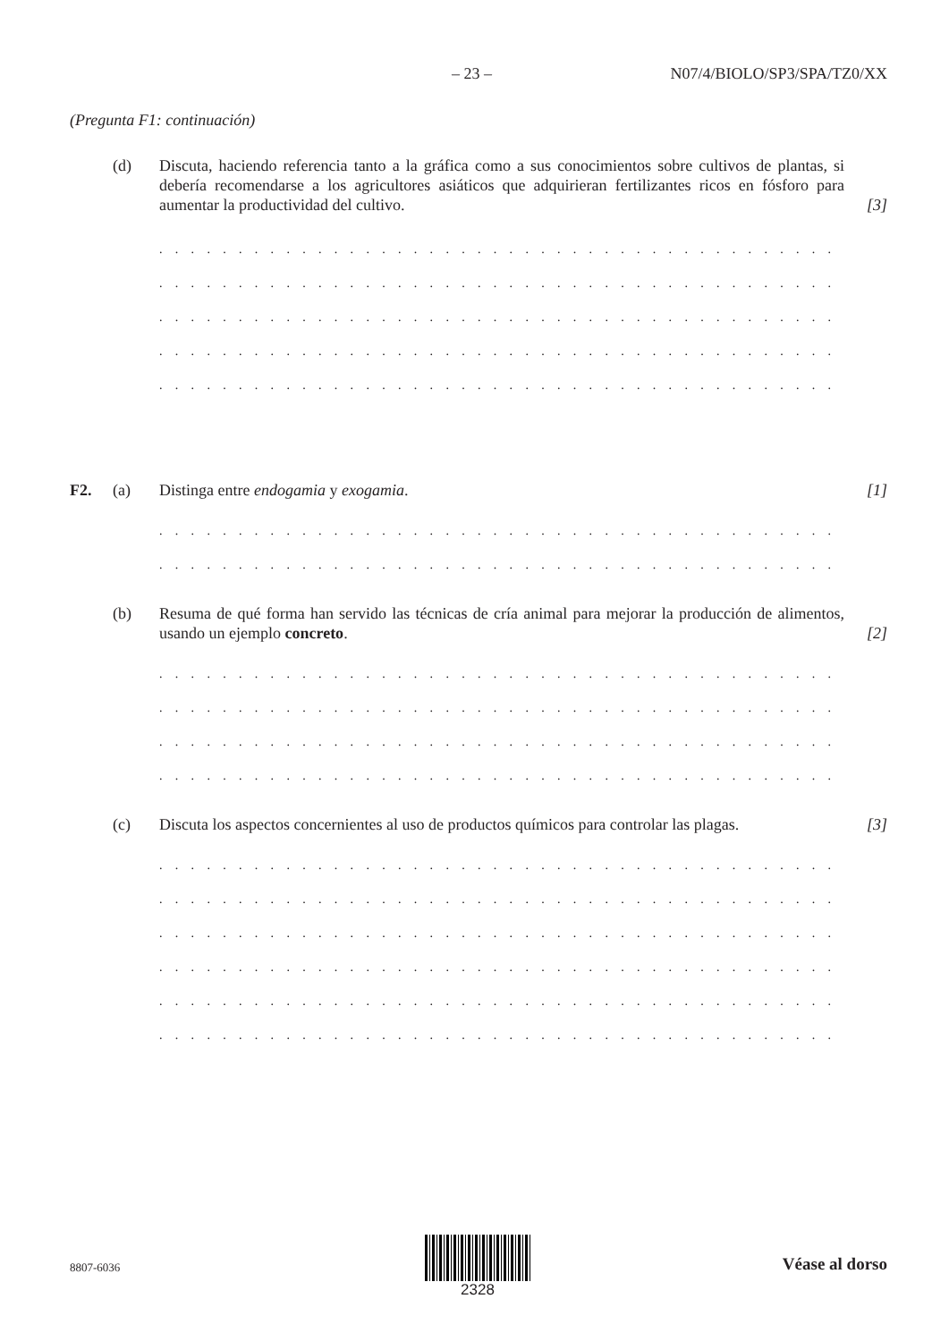– 23 – N07/4/BIOLO/SP3/SPA/TZ0/XX
(Pregunta F1: continuación)
(d) Discuta, haciendo referencia tanto a la gráfica como a sus conocimientos sobre cultivos de plantas, si debería recomendarse a los agricultores asiáticos que adquirieran fertilizantes ricos en fósforo para aumentar la productividad del cultivo. [3]
. . . . . . . . . . . . . . . . . . . . . . . . . . . . . . . . . . . . . . . . . . . . . . . . . . . . . . . . . . . . . . . . . . . . .
. . . . . . . . . . . . . . . . . . . . . . . . . . . . . . . . . . . . . . . . . . . . . . . . . . . . . . . . . . . . . . . . . . . . .
. . . . . . . . . . . . . . . . . . . . . . . . . . . . . . . . . . . . . . . . . . . . . . . . . . . . . . . . . . . . . . . . . . . . .
. . . . . . . . . . . . . . . . . . . . . . . . . . . . . . . . . . . . . . . . . . . . . . . . . . . . . . . . . . . . . . . . . . . . .
. . . . . . . . . . . . . . . . . . . . . . . . . . . . . . . . . . . . . . . . . . . . . . . . . . . . . . . . . . . . . . . . . . . . .
F2. (a) Distinga entre endogamia y exogamia. [1]
. . . . . . . . . . . . . . . . . . . . . . . . . . . . . . . . . . . . . . . . . . . . . . . . . . . . . . . . . . . . . . . . . . . . .
. . . . . . . . . . . . . . . . . . . . . . . . . . . . . . . . . . . . . . . . . . . . . . . . . . . . . . . . . . . . . . . . . . . . .
(b) Resuma de qué forma han servido las técnicas de cría animal para mejorar la producción de alimentos, usando un ejemplo concreto. [2]
. . . . . . . . . . . . . . . . . . . . . . . . . . . . . . . . . . . . . . . . . . . . . . . . . . . . . . . . . . . . . . . . . . . . .
. . . . . . . . . . . . . . . . . . . . . . . . . . . . . . . . . . . . . . . . . . . . . . . . . . . . . . . . . . . . . . . . . . . . .
. . . . . . . . . . . . . . . . . . . . . . . . . . . . . . . . . . . . . . . . . . . . . . . . . . . . . . . . . . . . . . . . . . . . .
. . . . . . . . . . . . . . . . . . . . . . . . . . . . . . . . . . . . . . . . . . . . . . . . . . . . . . . . . . . . . . . . . . . . .
(c) Discuta los aspectos concernientes al uso de productos químicos para controlar las plagas. [3]
. . . . . . . . . . . . . . . . . . . . . . . . . . . . . . . . . . . . . . . . . . . . . . . . . . . . . . . . . . . . . . . . . . . . .
. . . . . . . . . . . . . . . . . . . . . . . . . . . . . . . . . . . . . . . . . . . . . . . . . . . . . . . . . . . . . . . . . . . . .
. . . . . . . . . . . . . . . . . . . . . . . . . . . . . . . . . . . . . . . . . . . . . . . . . . . . . . . . . . . . . . . . . . . . .
. . . . . . . . . . . . . . . . . . . . . . . . . . . . . . . . . . . . . . . . . . . . . . . . . . . . . . . . . . . . . . . . . . . . .
. . . . . . . . . . . . . . . . . . . . . . . . . . . . . . . . . . . . . . . . . . . . . . . . . . . . . . . . . . . . . . . . . . . . .
. . . . . . . . . . . . . . . . . . . . . . . . . . . . . . . . . . . . . . . . . . . . . . . . . . . . . . . . . . . . . . . . . . . . .
8807-6036
2328
Véase al dorso